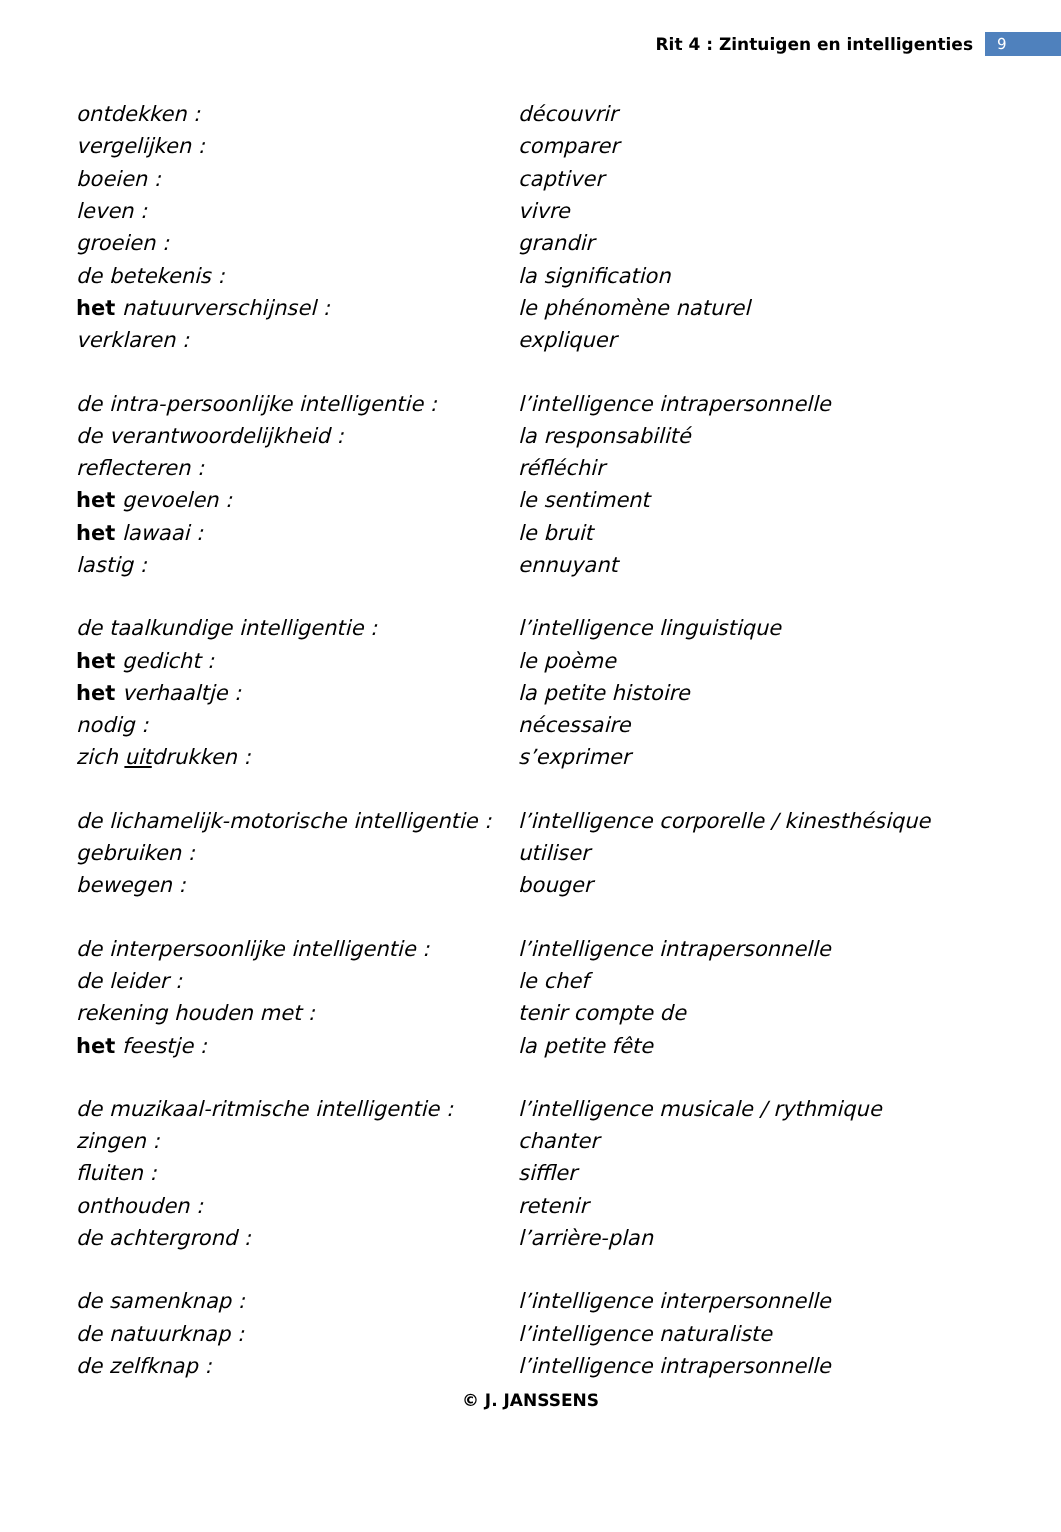Rit 4 : Zintuigen en intelligenties 9
| ontdekken : | découvrir |
| vergelijken : | comparer |
| boeien : | captiver |
| leven : | vivre |
| groeien : | grandir |
| de betekenis : | la signification |
| het natuurverschijnsel : | le phénomène naturel |
| verklaren : | expliquer |
| de intra-persoonlijke intelligentie : | l’intelligence intrapersonnelle |
| de verantwoordelijkheid : | la responsabilité |
| reflecteren : | réfléchir |
| het gevoelen : | le sentiment |
| het lawaai : | le bruit |
| lastig : | ennuyant |
| de taalkundige intelligentie : | l’intelligence linguistique |
| het gedicht : | le poème |
| het verhaaltje : | la petite histoire |
| nodig : | nécessaire |
| zich uit drukken : | s’exprimer |
| de lichamelijk-motorische intelligentie : | l’intelligence corporelle / kinesthésique |
| gebruiken : | utiliser |
| bewegen : | bouger |
| de interpersoonlijke intelligentie : | l’intelligence intrapersonnelle |
| de leider : | le chef |
| rekening houden met : | tenir compte de |
| het feestje : | la petite fête |
| de muzikaal-ritmische intelligentie : | l’intelligence musicale / rythmique |
| zingen : | chanter |
| fluiten : | siffler |
| onthouden : | retenir |
| de achtergrond : | l’arrière-plan |
| de samenknap : | l’intelligence interpersonnelle |
| de natuurknap : | l’intelligence naturaliste |
| de zelfknap : | l’intelligence intrapersonnelle |
© J. JANSSENS